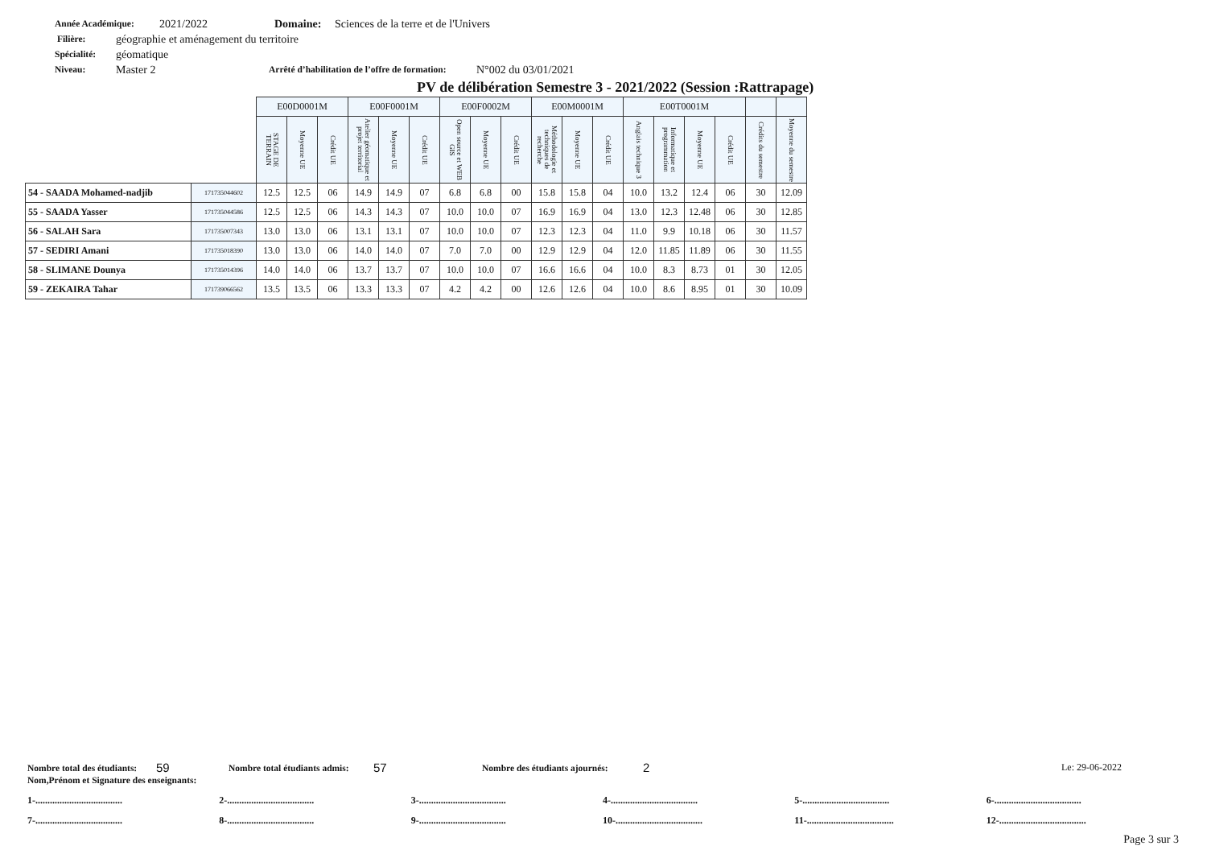Année Académique: 2021/2022 Domaine: Sciences de la terre et de l'Univers
Filière: géographie et aménagement du territoire
Spécialité: géomatique
Niveau: Master 2 Arrêté d’habilitation de l’offre de formation: N°002 du 03/01/2021
PV de délibération Semestre 3 - 2021/2022 (Session :Rattrapage)
| | | E00D0001M | | | E00F0001M | | | E00F0002M | | | E00M0001M | | | E00T0001M | | | | | |
| | | STAGE DE TERRAIN | Moyenne UE | Crédit UE | Atelier géomatique et projet territorial | Moyenne UE | Crédit UE | Open source et WEB GIS | Moyenne UE | Crédit UE | Méthodologie et techniques de recherche | Moyenne UE | Crédit UE | Anglais technique 3 | Informatique et programmation | Moyenne UE | Crédit UE | Crédits du semestre | Moyenne du semestre |
| 54 - SAADA Mohamed-nadjib | 171735044602 | 12.5 | 12.5 | 06 | 14.9 | 14.9 | 07 | 6.8 | 6.8 | 00 | 15.8 | 15.8 | 04 | 10.0 | 13.2 | 12.4 | 06 | 30 | 12.09 |
| 55 - SAADA Yasser | 171735044586 | 12.5 | 12.5 | 06 | 14.3 | 14.3 | 07 | 10.0 | 10.0 | 07 | 16.9 | 16.9 | 04 | 13.0 | 12.3 | 12.48 | 06 | 30 | 12.85 |
| 56 - SALAH Sara | 171735007343 | 13.0 | 13.0 | 06 | 13.1 | 13.1 | 07 | 10.0 | 10.0 | 07 | 12.3 | 12.3 | 04 | 11.0 | 9.9 | 10.18 | 06 | 30 | 11.57 |
| 57 - SEDIRI Amani | 171735018390 | 13.0 | 13.0 | 06 | 14.0 | 14.0 | 07 | 7.0 | 7.0 | 00 | 12.9 | 12.9 | 04 | 12.0 | 11.85 | 11.89 | 06 | 30 | 11.55 |
| 58 - SLIMANE Dounya | 171735014396 | 14.0 | 14.0 | 06 | 13.7 | 13.7 | 07 | 10.0 | 10.0 | 07 | 16.6 | 16.6 | 04 | 10.0 | 8.3 | 8.73 | 01 | 30 | 12.05 |
| 59 - ZEKAIRA Tahar | 171739066562 | 13.5 | 13.5 | 06 | 13.3 | 13.3 | 07 | 4.2 | 4.2 | 00 | 12.6 | 12.6 | 04 | 10.0 | 8.6 | 8.95 | 01 | 30 | 10.09 |
Nombre total des étudiants: 59 Nombre total étudiants admis: 57 Nombre des étudiants ajournés: 2 Le: 29-06-2022
Nom,Prénom et Signature des enseignants:
1-.................................... 2-.................................... 3-.................................... 4-.................................... 5-.................................... 6-.................................... 7-.................................... 8-.................................... 9-.................................... 10-.................................... 11-.................................... 12-....................................
Page 3 sur 3